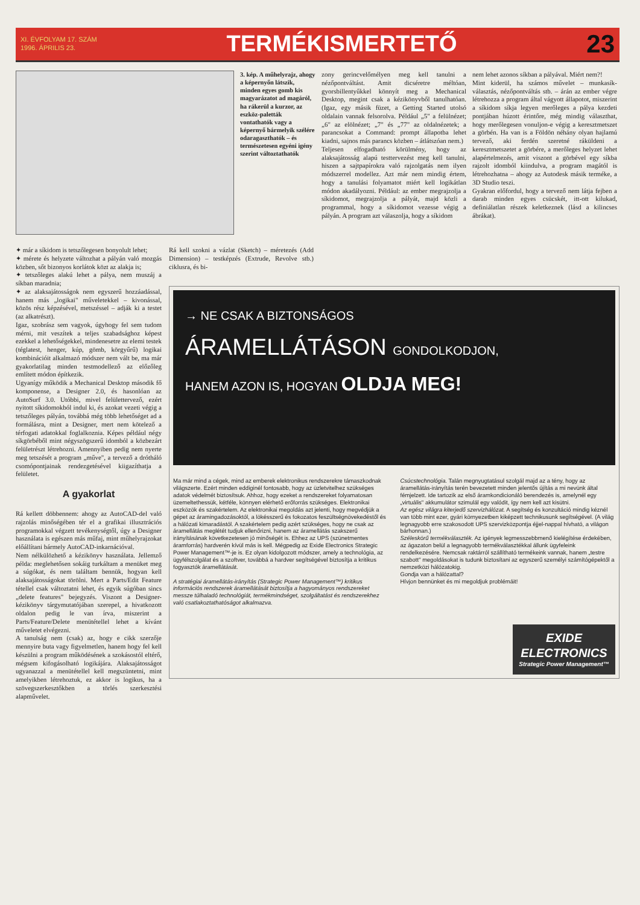XI. ÉVFOLYAM 17. SZÁM
1996. ÁPRILIS 23.
TERMÉKISMERTETŐ 23
3. kép. A műhelyrajz, ahogy a képernyőn látszik, minden egyes gomb kis magyarázatot ad magáról, ha rákerül a kurzor, az eszköz-paletták vontathatók vagy a képernyő bármelyik szélére odaragaszthatók – és természetesen egyéni igény szerint változtathatók
zony gerincvelőmélyen meg kell tanulni a nézőpontváltást. Amit dicséretre méltóan, gyorsbillentyűkkel könnyít meg a Mechanical Desktop, megint csak a kézikönyvből tanulhatóan. (Igaz, egy másik füzet, a Getting Started utolsó oldalain vannak felsorolva. Például „5" a felülnézet; „6" az elölnézet; „7" és „77" az oldalnézetek; a parancsokat a Command: prompt állapotba lehet kiadni, sajnos más parancs közben – átlátszóan nem.)
Teljesen elfogadható körülmény, hogy az alaksajátosság alapú testtervezést meg kell tanulni, hiszen a sajtpapírokra való rajzolgatás nem ilyen módszerrel modellez. Azt már nem mindig értem, hogy a tanulási folyamatot miért kell logikátlan módon akadályozni. Például: az ember megrajzolja a síkidomot, megrajzolja a pályát, majd közli a programmal, hogy a síkidomot vezesse végig a pályán. A program azt válaszolja, hogy a síkidom
nem lehet azonos síkban a pályával. Miért nem?!
Mint kiderül, ha számos művelet – munkasík-választás, nézőpontváltás stb. – árán az ember végre létrehozza a program által vágyott állapotot, miszerint a síkidom síkja legyen merőleges a pálya kezdeti pontjában húzott érintőre, még mindig választhat, hogy merőlegesen vonuljon-e végig a keresztmetszet a görbén. Ha van is a Földön néhány olyan hajlamú tervező, aki ferdén szeretné ráküldeni a keresztmetszetet a görbére, a merőleges helyzet lehet alapértelmezés, amit viszont a görbével egy síkba rajzolt idomból kiindulva, a program magától is létrehozhatna – ahogy az Autodesk másik terméke, a 3D Studio teszi.
Gyakran előfordul, hogy a tervező nem látja fejben a darab minden egyes csücskét, itt-ott kilukad, definiálatlan részek keletkeznek (lásd a kilincses ábrákat).
✦ már a síkidom is tetszőlegesen bonyolult lehet;
✦ mérete és helyzete változhat a pályán való mozgás közben, sőt bizonyos korlátok közt az alakja is;
✦ tetszőleges alakú lehet a pálya, nem muszáj a síkban maradnia;
✦ az alaksajátosságok nem egyszerű hozzáadással, hanem más „logikai" műveletekkel – kivonással, közös rész képzésével, metszéssel – adják ki a testet (az alkatrészt).
Igaz, szobrász sem vagyok, úgyhogy fel sem tudom mérni, mit veszítek a teljes szabadsághoz képest ezekkel a lehetőségekkel, mindenesetre az elemi testek (téglatest, henger, kúp, gömb, körgyűrű) logikai kombinációit alkalmazó módszer nem vált be, ma már gyakorlatilag minden testmodellező az előzőleg említett módon építkezik.
Ugyanígy működik a Mechanical Desktop második fő komponense, a Designer 2.0, és hasonlóan az AutoSurf 3.0. Utóbbi, mivel felülettervező, ezért nyitott síkidomokból indul ki, és azokat vezeti végig a tetszőleges pályán, továbbá még több lehetőséget ad a formálásra, mint a Designer, mert nem kötelező a térfogati adatokkal foglalkoznia. Képes például négy síkgörbéből mint négyszögszerű idomból a közbezárt felületrészt létrehozni. Amennyiben pedig nem nyerte meg tetszését a program „műve", a tervező a drótháló csomópontjainak rendezgetésével kiigazíthatja a felületet.
A gyakorlat
Rá kellett döbbennem: ahogy az AutoCAD-del való rajzolás minőségében tér el a grafikai illusztrációs programokkal végzett tevékenységtől, úgy a Designer használata is egészen más műfaj, mint műhelyrajzokat előállítani bármely AutoCAD-inkarnációval.
Nem nélkülözhető a kézikönyv használata. Jellemző példa: meglehetősen sokáig turkáltam a menüket meg a súgókat, és nem találtam bennük, hogyan kell alaksajátosságokat törölni. Mert a Parts/Edit Feature tétellel csak változtatni lehet, és egyik súgóban sincs „delete features" bejegyzés. Viszont a Designer-kézikönyv tárgymutatójában szerepel, a hivatkozott oldalon pedig le van írva, miszerint a Parts/Feature/Delete menütétellel lehet a kívánt műveletet elvégezni.
A tanulság nem (csak) az, hogy e cikk szerzője mennyire buta vagy figyelmetlen, hanem hogy fel kell készülni a program működésének a szokásostól eltérő, mégsem kifogásolható logikájára. Alaksajátosságot ugyanazzal a menütétellel kell megszüntetni, mint amelyikben létrehoztuk, ez akkor is logikus, ha a szövegszerkesztőkben a törlés szerkesztési alapművelet.
Rá kell szokni a vázlat (Sketch) – méretezés (Add Dimension) – testképzés (Extrude, Revolve stb.) ciklusra, és bi-
→ NE CSAK A BIZTONSÁGOS
ÁRAMELLÁTÁSON GONDOLKODJON,
HANEM AZON IS, HOGYAN OLDJA MEG!
Ma már mind a cégek, mind az emberek elektronikus rendszerekre támaszkodnak világszerte. Ezért minden eddiginél fontosabb, hogy az üzletvitelhez szükséges adatok védelmét biztosítsuk. Ahhoz, hogy ezeket a rendszereket folyamatosan üzemeltethessük, kétféle, könnyen elérhető erőforrás szükséges. Elektronikai eszközök és szakértelem. Az elektronikai megoldás azt jelenti, hogy megvédjük a gépet az áramingadozásoktól, a lökésszerű és fokozatos feszültségnövekedéstől és a hálózati kimaradástól. A szakértelem pedig azért szükséges, hogy ne csak az áramellátás meglétét tudjuk ellenőrizni, hanem az áramellátás szakszerű irányításának következetesen jó minőségét is. Ehhez az UPS (szünetmentes áramforrás) hardverén kívül más is kell. Mégpedig az Exide Electronics Strategic Power Management™-je is. Ez olyan kidolgozott módszer, amely a technológia, az ügyfélszolgálat és a szoftver, továbbá a hardver segítségével biztosítja a kritikus fogyasztók áramellátását.
A stratégiai áramellátás-irányítás (Strategic Power Management™) kritikus információs rendszerek áramellátását biztosítja a hagyományos rendszereket messze túlhaladó technológiát, termékmindséget, szolgáltatást és rendszerekhez való csatlakoztathatóságot alkalmazva.
Csúcstechnológia. Talán megnyugtatásul szolgál majd az a tény, hogy az áramellátás-irányítás terén bevezetett minden jelentős újítás a mi nevünk által fémjelzett. Ide tartozik az első áramkondicionáló berendezés is, amelynél egy „virtuális" akkumulátor szimulál egy valódit, így nem kell azt kisütni.
Az egész világra kiterjedő szervizhálózat. A segítség és konzultáció mindig kéznél van több mint ezer, gyári környezetben kiképzett technikusunk segítségével. (A világ legnagyobb erre szakosodott UPS szervizközpontja éjjel-nappal hívható, a világon bárhonnan.)
Széleskörű termékválaszték. Az igények legmesszebbmenő kielégítése érdekében, az ágazaton belül a legnagyobb termékválasztékkal állunk ügyfeleink rendelkezésére. Nemcsak raktárról szállítható termékeink vannak, hanem „testre szabott" megoldásokat is tudunk biztosítani az egyszerű személyi számítógépektől a nemzetközi hálózatokig.
Gondja van a hálózattal?
Hívjon bennünket és mi megoldjuk problémáit!
EXIDE ELECTRONICS
Strategic Power Management™